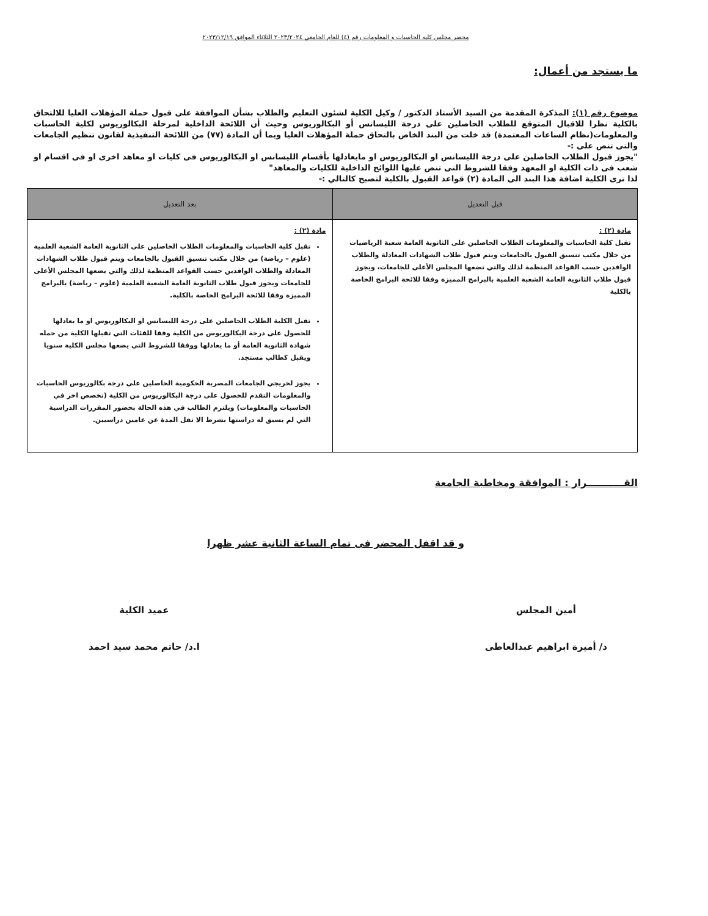محضر مجلس كليه الحاسبات و المعلومات رقم (٤) للعام الجامعي ٢٠٢٣/٢٠٢٤ الثلاثاء الموافق ٢٠٢٣/١٢/١٩
ما يستجد من أعمال:
موضوع رقم (١): المذكرة المقدمة من السيد الأستاذ الدكتور / وكيل الكلية لشئون التعليم والطلاب بشأن الموافقة على قبول حملة المؤهلات العليا للالتحاق بالكلية نظرا للاقبال المتوقع للطلاب الحاصلين على درجة الليسانس أو البكالوريوس وحيث أن اللائحة الداخلية لمرحلة البكالوريوس لكلية الحاسبات والمعلومات(نظام الساعات المعتمدة) قد خلت من البند الخاص بالتحاق حملة المؤهلات العليا وبما أن المادة (٧٧) من اللائحة التنفيذية لقانون تنظيم الجامعات والتى تنص على :-
"يجوز قبول الطلاب الحاصلين على درجة الليسانس او البكالوريوس او مايعادلها بأقسام الليسانس او البكالوريوس فى كليات او معاهد اخرى او فى اقسام او شعب فى ذات الكلية او المعهد وفقا للشروط التى تنص عليها اللوائح الداخلية للكليات والمعاهد"
لذا ترى الكلية اضافة هذا البند الى المادة (٢) قواعد القبول بالكلية لتصبح كالتالي :-
| قبل التعديل | بعد التعديل |
| --- | --- |
| مادة (٢) : تقبل كلية الحاسبات والمعلومات الطلاب الحاصلين على الثانوية العامة شعبة الرياضيات من خلال مكتب تنسيق القبول بالجامعات ويتم قبول طلاب الشهادات المعادلة والطلاب الوافدين حسب القواعد المنظمة لذلك والتي تضعها المجلس الأعلى للجامعات، ويجوز قبول طلاب الثانوية العامة الشعبة العلمية بالبرامج المميزة وفقا للائحة البرامج الخاصة بالكلية | مادة (٢) : تقبل كلية الحاسبات والمعلومات الطلاب الحاصلين على الثانوية العامة الشعبة العلمية (علوم – رياضة) من خلال مكتب تنسيق القبول بالجامعات ويتم قبول طلاب الشهادات المعادلة والطلاب الوافدين حسب القواعد المنظمة لذلك والتي يضعها المجلس الأعلى للجامعات ويجوز قبول طلاب الثانوية العامة الشعبة العلمية (علوم – رياضة) بالبرامج المميزة وفقا للائحة البرامج الخاصة بالكلية. تقبل الكلية الطلاب الحاصلين على درجة الليسانس او البكالوريوس او ما يعادلها للحصول على درجة البكالوريوس من الكلية وفقا للفئات التي تقبلها الكلية من حمله شهادة الثانوية العامة أو ما يعادلها ووفقا للشروط التي يضعها مجلس الكلية سنويا ويقبل كطالب مستجد. يجوز لخريجي الجامعات المصرية الحكومية الحاصلين على درجة بكالوريوس الحاسبات والمعلومات التقدم للحصول على درجة البكالوريوس من الكلية (تخصص اخر في الحاسبات والمعلومات) ويلتزم الطالب في هذه الحالة بحضور المقررات الدراسية التي لم يسبق له دراستها بشرط الا تقل المدة عن عامين دراسيين. |
القـــــــــــرار : الموافقة ومخاطبة الجامعة
و قد اقفل المحضر فى تمام الساعة الثانية عشر ظهرا
أمين المجلس
د/ أميرة ابراهيم عبدالعاطى
عميد الكلية
ا.د/ حاتم محمد سيد احمد